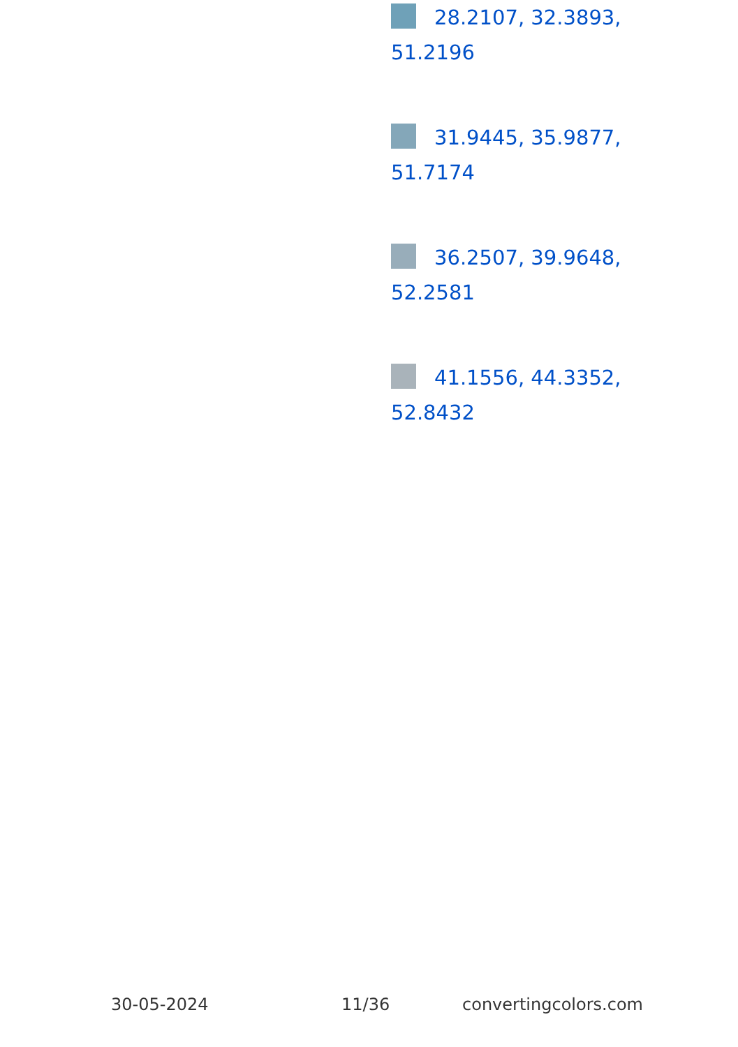28.2107, 32.3893, 51.2196
31.9445, 35.9877, 51.7174
36.2507, 39.9648, 52.2581
41.1556, 44.3352, 52.8432
30-05-2024 11/36 convertingcolors.com